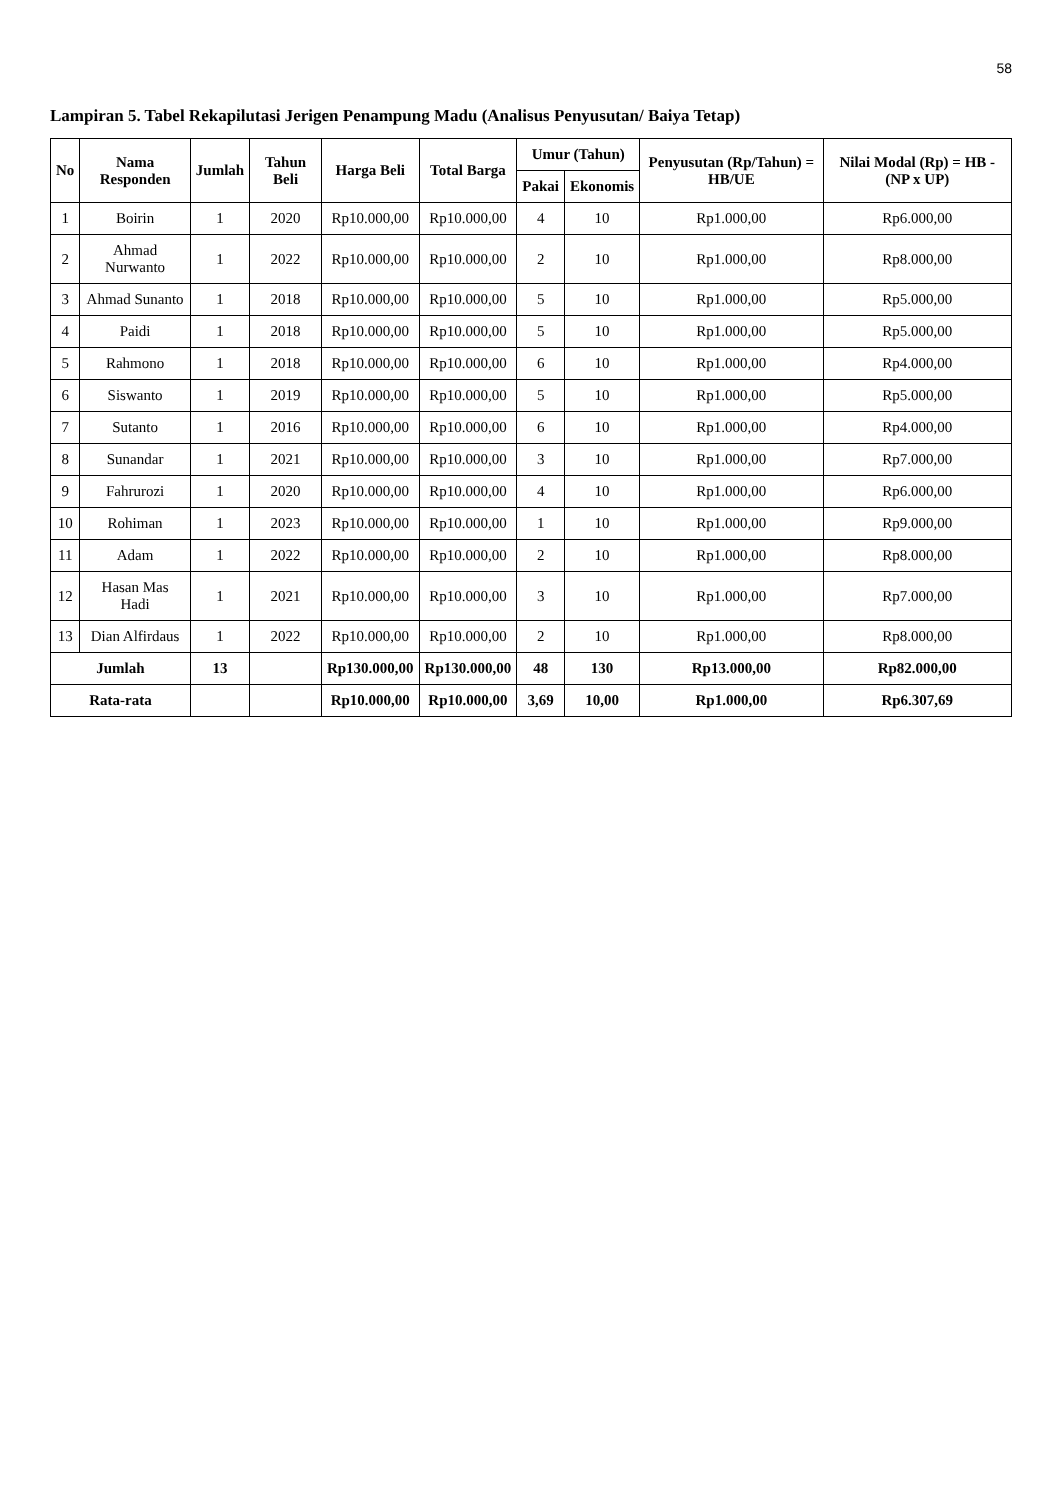58
Lampiran 5. Tabel Rekapilutasi Jerigen Penampung Madu (Analisus Penyusutan/ Baiya Tetap)
| No | Nama Responden | Jumlah | Tahun Beli | Harga Beli | Total Barga | Umur (Tahun) | | Penyusutan (Rp/Tahun) = HB/UE | Nilai Modal (Rp) = HB - (NP x UP) |
| --- | --- | --- | --- | --- | --- | --- | --- | --- | --- |
| | | | | | | Pakai | Ekonomis | | |
| 1 | Boirin | 1 | 2020 | Rp10.000,00 | Rp10.000,00 | 4 | 10 | Rp1.000,00 | Rp6.000,00 |
| 2 | Ahmad Nurwanto | 1 | 2022 | Rp10.000,00 | Rp10.000,00 | 2 | 10 | Rp1.000,00 | Rp8.000,00 |
| 3 | Ahmad Sunanto | 1 | 2018 | Rp10.000,00 | Rp10.000,00 | 5 | 10 | Rp1.000,00 | Rp5.000,00 |
| 4 | Paidi | 1 | 2018 | Rp10.000,00 | Rp10.000,00 | 5 | 10 | Rp1.000,00 | Rp5.000,00 |
| 5 | Rahmono | 1 | 2018 | Rp10.000,00 | Rp10.000,00 | 6 | 10 | Rp1.000,00 | Rp4.000,00 |
| 6 | Siswanto | 1 | 2019 | Rp10.000,00 | Rp10.000,00 | 5 | 10 | Rp1.000,00 | Rp5.000,00 |
| 7 | Sutanto | 1 | 2016 | Rp10.000,00 | Rp10.000,00 | 6 | 10 | Rp1.000,00 | Rp4.000,00 |
| 8 | Sunandar | 1 | 2021 | Rp10.000,00 | Rp10.000,00 | 3 | 10 | Rp1.000,00 | Rp7.000,00 |
| 9 | Fahrurozi | 1 | 2020 | Rp10.000,00 | Rp10.000,00 | 4 | 10 | Rp1.000,00 | Rp6.000,00 |
| 10 | Rohiman | 1 | 2023 | Rp10.000,00 | Rp10.000,00 | 1 | 10 | Rp1.000,00 | Rp9.000,00 |
| 11 | Adam | 1 | 2022 | Rp10.000,00 | Rp10.000,00 | 2 | 10 | Rp1.000,00 | Rp8.000,00 |
| 12 | Hasan Mas Hadi | 1 | 2021 | Rp10.000,00 | Rp10.000,00 | 3 | 10 | Rp1.000,00 | Rp7.000,00 |
| 13 | Dian Alfirdaus | 1 | 2022 | Rp10.000,00 | Rp10.000,00 | 2 | 10 | Rp1.000,00 | Rp8.000,00 |
| Jumlah | | 13 | | Rp130.000,00 | Rp130.000,00 | 48 | 130 | Rp13.000,00 | Rp82.000,00 |
| Rata-rata | | | | Rp10.000,00 | Rp10.000,00 | 3,69 | 10,00 | Rp1.000,00 | Rp6.307,69 |